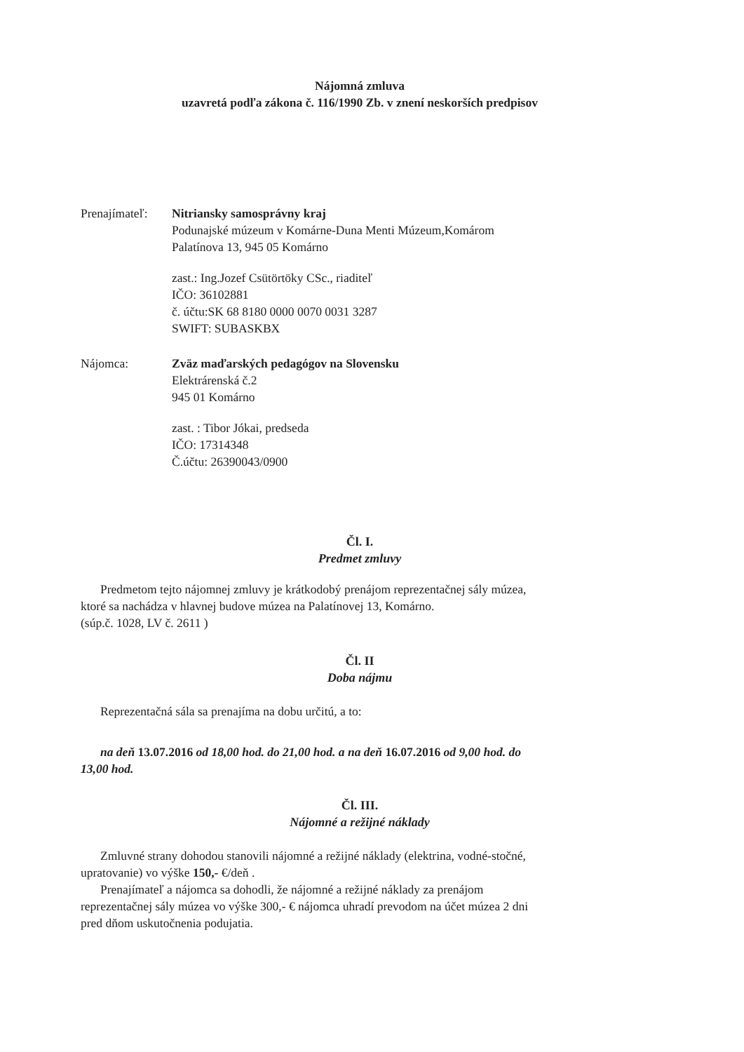Nájomná zmluva
uzavretá podľa zákona č. 116/1990 Zb. v znení neskorších predpisov
Prenajímateľ:
Nitriansky samosprávny kraj
Podunajské múzeum v Komárne-Duna Menti Múzeum,Komárom
Palatínova 13, 945 05 Komárno
zast.: Ing.Jozef Csütörtöky CSc., riaditeľ
IČO: 36102881
č. účtu:SK 68 8180 0000 0070 0031 3287
SWIFT: SUBASKBX
Nájomca: Zväz maďarských pedagógov na Slovensku
Elektrárenská č.2
945 01 Komárno
zast. : Tibor Jókai, predseda
IČO: 17314348
Č.účtu: 26390043/0900
Čl. I.
Predmet zmluvy
Predmetom tejto nájomnej zmluvy je krátkodobý prenájom reprezentačnej sály múzea,
ktoré sa nachádza v hlavnej budove múzea na Palatínovej 13, Komárno.
(súp.č. 1028, LV č. 2611 )
Čl. II
Doba nájmu
Reprezentačná sála sa prenajíma na dobu určitú, a to:
na deň 13.07.2016 od 18,00 hod. do 21,00 hod. a na deň 16.07.2016 od 9,00 hod. do
13,00 hod.
Čl. III.
Nájomné a režijné náklady
Zmluvné strany dohodou stanovili nájomné a režijné náklady (elektrina, vodné-stočné,
upratovanie) vo výške 150,- €/deň .
Prenajímateľ a nájomca sa dohodli, že nájomné a režijné náklady za prenájom
reprezentačnej sály múzea vo výške 300,- € nájomca uhradí prevodom na účet múzea 2 dni
pred dňom uskutočnenia podujatia.